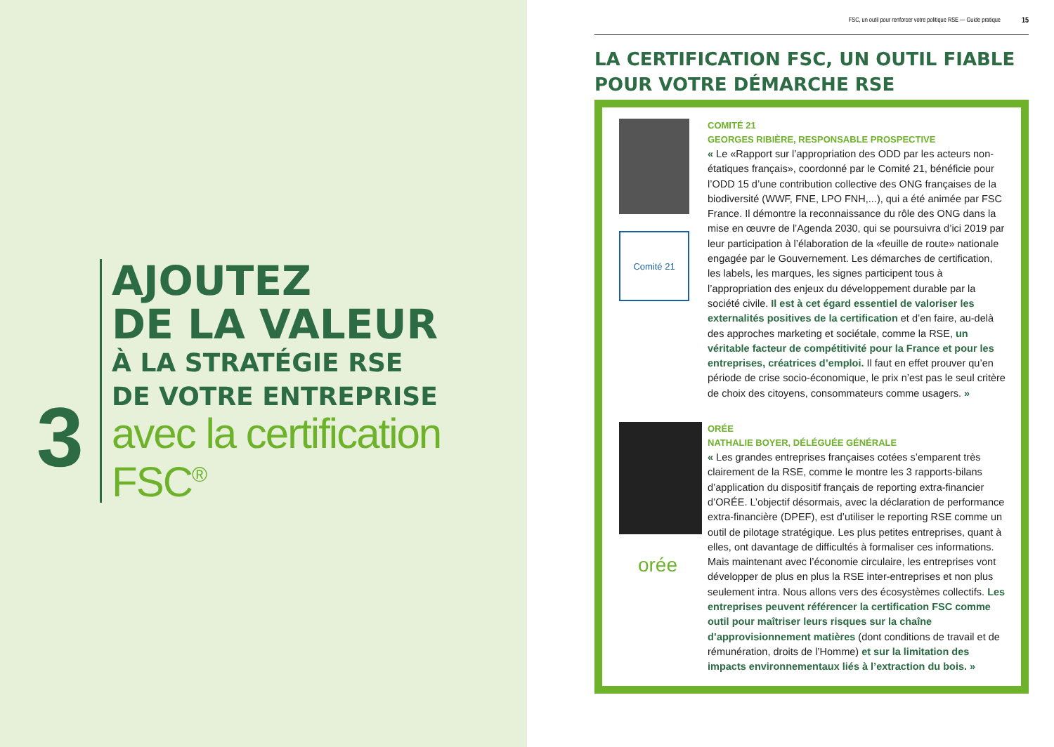3
AJOUTEZ
DE LA VALEUR
À LA STRATÉGIE RSE
DE VOTRE ENTREPRISE
avec la certification
FSC<sup>®</sup>
FSC, un outil pour renforcer votre politique RSE — Guide pratique 15
LA CERTIFICATION FSC, UN OUTIL FIABLE POUR VOTRE DÉMARCHE RSE
Comité 21
COMITÉ 21
GEORGES RIBIÈRE, RESPONSABLE PROSPECTIVE
« Le «Rapport sur l’appropriation des ODD par les acteurs non-étatiques français», coordonné par le Comité 21, bénéficie pour l’ODD 15 d’une contribution collective des ONG françaises de la biodiversité (WWF, FNE, LPO FNH,...), qui a été animée par FSC France. Il démontre la reconnaissance du rôle des ONG dans la mise en œuvre de l’Agenda 2030, qui se poursuivra d’ici 2019 par leur participation à l’élaboration de la «feuille de route» nationale engagée par le Gouvernement. Les démarches de certification, les labels, les marques, les signes participent tous à l’appropriation des enjeux du développement durable par la société civile. Il est à cet égard essentiel de valoriser les externalités positives de la certification et d’en faire, au-delà des approches marketing et sociétale, comme la RSE, un véritable facteur de compétitivité pour la France et pour les entreprises, créatrices d’emploi. Il faut en effet prouver qu’en période de crise socio-économique, le prix n’est pas le seul critère de choix des citoyens, consommateurs comme usagers. »
orée
ORÉE
NATHALIE BOYER, DÉLÉGUÉE GÉNÉRALE
« Les grandes entreprises françaises cotées s’emparent très clairement de la RSE, comme le montre les 3 rapports-bilans d’application du dispositif français de reporting extra-financier d’ORÉE. L’objectif désormais, avec la déclaration de performance extra-financière (DPEF), est d’utiliser le reporting RSE comme un outil de pilotage stratégique. Les plus petites entreprises, quant à elles, ont davantage de difficultés à formaliser ces informations. Mais maintenant avec l’économie circulaire, les entreprises vont développer de plus en plus la RSE inter-entreprises et non plus seulement intra. Nous allons vers des écosystèmes collectifs. Les entreprises peuvent référencer la certification FSC comme outil pour maîtriser leurs risques sur la chaîne d’approvisionnement matières (dont conditions de travail et de rémunération, droits de l’Homme) et sur la limitation des impacts environnementaux liés à l’extraction du bois. »